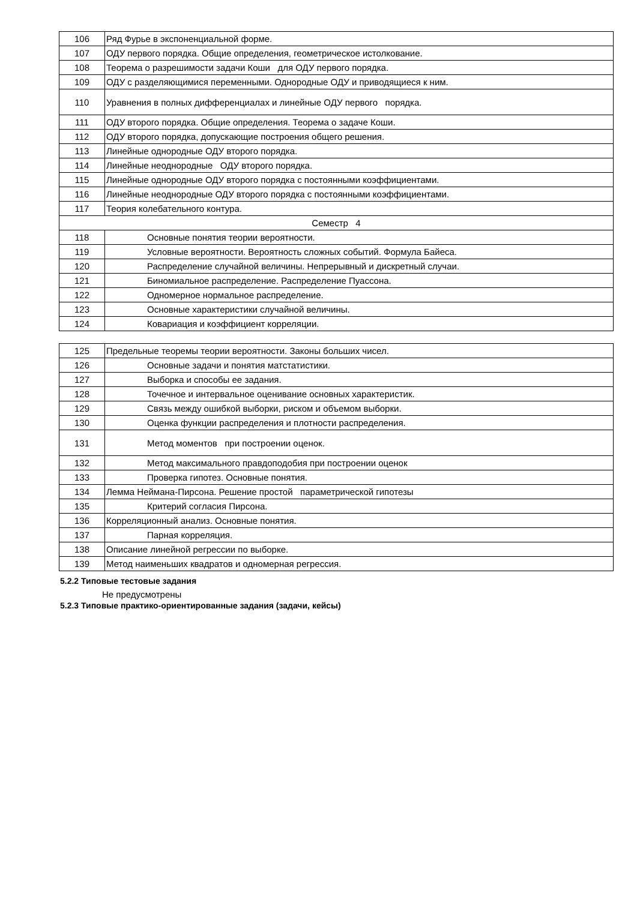| 106 | Ряд Фурье в экспоненциальной форме. |
| 107 | ОДУ первого порядка. Общие определения, геометрическое истолкование. |
| 108 | Теорема о разрешимости задачи Коши для ОДУ первого порядка. |
| 109 | ОДУ с разделяющимися переменными. Однородные ОДУ и приводящиеся к ним. |
| 110 | Уравнения в полных дифференциалах и линейные ОДУ первого порядка. |
| 111 | ОДУ второго порядка. Общие определения. Теорема о задаче Коши. |
| 112 | ОДУ второго порядка, допускающие построения общего решения. |
| 113 | Линейные однородные ОДУ второго порядка. |
| 114 | Линейные неоднородные ОДУ второго порядка. |
| 115 | Линейные однородные ОДУ второго порядка с постоянными коэффициентами. |
| 116 | Линейные неоднородные ОДУ второго порядка с постоянными коэффициентами. |
| 117 | Теория колебательного контура. |
| Семестр 4 | |
| 118 | Основные понятия теории вероятности. |
| 119 | Условные вероятности. Вероятность сложных событий. Формула Байеса. |
| 120 | Распределение случайной величины. Непрерывный и дискретный случаи. |
| 121 | Биномиальное распределение. Распределение Пуассона. |
| 122 | Одномерное нормальное распределение. |
| 123 | Основные характеристики случайной величины. |
| 124 | Ковариация и коэффициент корреляции. |
| 125 | Предельные теоремы теории вероятности. Законы больших чисел. |
| 126 | Основные задачи и понятия матстатистики. |
| 127 | Выборка и способы ее задания. |
| 128 | Точечное и интервальное оценивание основных характеристик. |
| 129 | Связь между ошибкой выборки, риском и объемом выборки. |
| 130 | Оценка функции распределения и плотности распределения. |
| 131 | Метод моментов при построении оценок. |
| 132 | Метод максимального правдоподобия при построении оценок |
| 133 | Проверка гипотез. Основные понятия. |
| 134 | Лемма Неймана-Пирсона. Решение простой параметрической гипотезы |
| 135 | Критерий согласия Пирсона. |
| 136 | Корреляционный анализ. Основные понятия. |
| 137 | Парная корреляция. |
| 138 | Описание линейной регрессии по выборке. |
| 139 | Метод наименьших квадратов и одномерная регрессия. |
5.2.2 Типовые тестовые задания
Не предусмотрены
5.2.3 Типовые практико-ориентированные задания (задачи, кейсы)